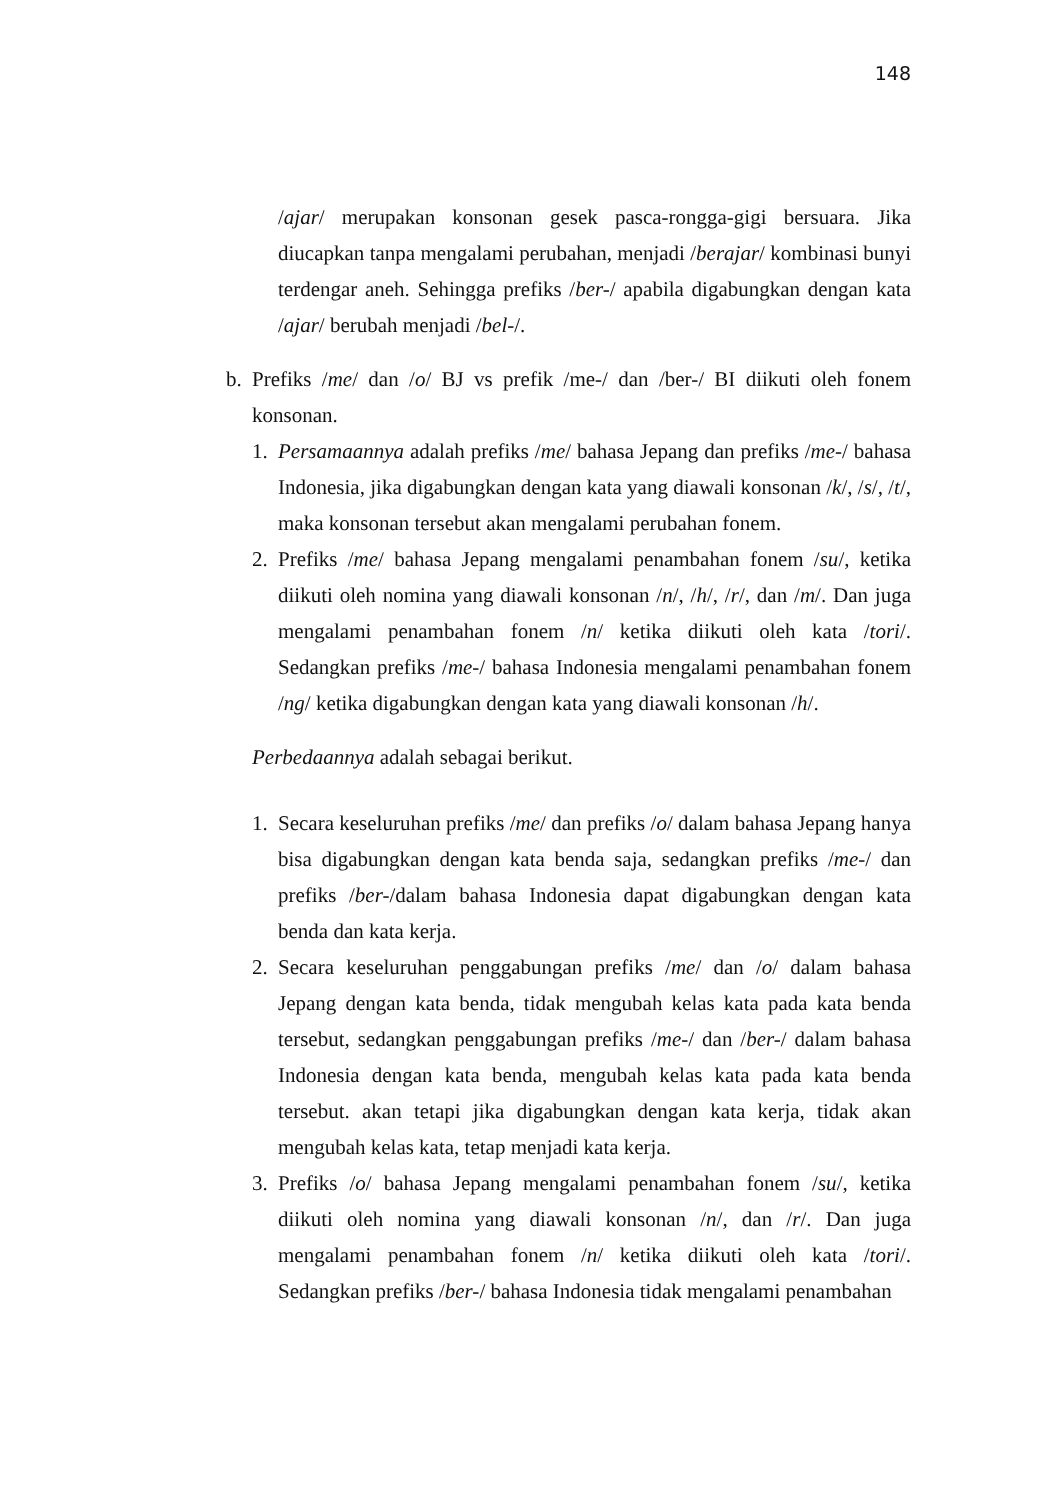148
/ajar/ merupakan konsonan gesek pasca-rongga-gigi bersuara. Jika diucapkan tanpa mengalami perubahan, menjadi /berajar/ kombinasi bunyi terdengar aneh. Sehingga prefiks /ber-/ apabila digabungkan dengan kata /ajar/ berubah menjadi /bel-/.
b. Prefiks /me/ dan /o/ BJ vs prefik /me-/ dan /ber-/ BI diikuti oleh fonem konsonan.
1. Persamaannya adalah prefiks /me/ bahasa Jepang dan prefiks /me-/ bahasa Indonesia, jika digabungkan dengan kata yang diawali konsonan /k/, /s/, /t/, maka konsonan tersebut akan mengalami perubahan fonem.
2. Prefiks /me/ bahasa Jepang mengalami penambahan fonem /su/, ketika diikuti oleh nomina yang diawali konsonan /n/, /h/, /r/, dan /m/. Dan juga mengalami penambahan fonem /n/ ketika diikuti oleh kata /tori/. Sedangkan prefiks /me-/ bahasa Indonesia mengalami penambahan fonem /ng/ ketika digabungkan dengan kata yang diawali konsonan /h/.
Perbedaannya adalah sebagai berikut.
1. Secara keseluruhan prefiks /me/ dan prefiks /o/ dalam bahasa Jepang hanya bisa digabungkan dengan kata benda saja, sedangkan prefiks /me-/ dan prefiks /ber-/dalam bahasa Indonesia dapat digabungkan dengan kata benda dan kata kerja.
2. Secara keseluruhan penggabungan prefiks /me/ dan /o/ dalam bahasa Jepang dengan kata benda, tidak mengubah kelas kata pada kata benda tersebut, sedangkan penggabungan prefiks /me-/ dan /ber-/ dalam bahasa Indonesia dengan kata benda, mengubah kelas kata pada kata benda tersebut. akan tetapi jika digabungkan dengan kata kerja, tidak akan mengubah kelas kata, tetap menjadi kata kerja.
3. Prefiks /o/ bahasa Jepang mengalami penambahan fonem /su/, ketika diikuti oleh nomina yang diawali konsonan /n/, dan /r/. Dan juga mengalami penambahan fonem /n/ ketika diikuti oleh kata /tori/. Sedangkan prefiks /ber-/ bahasa Indonesia tidak mengalami penambahan